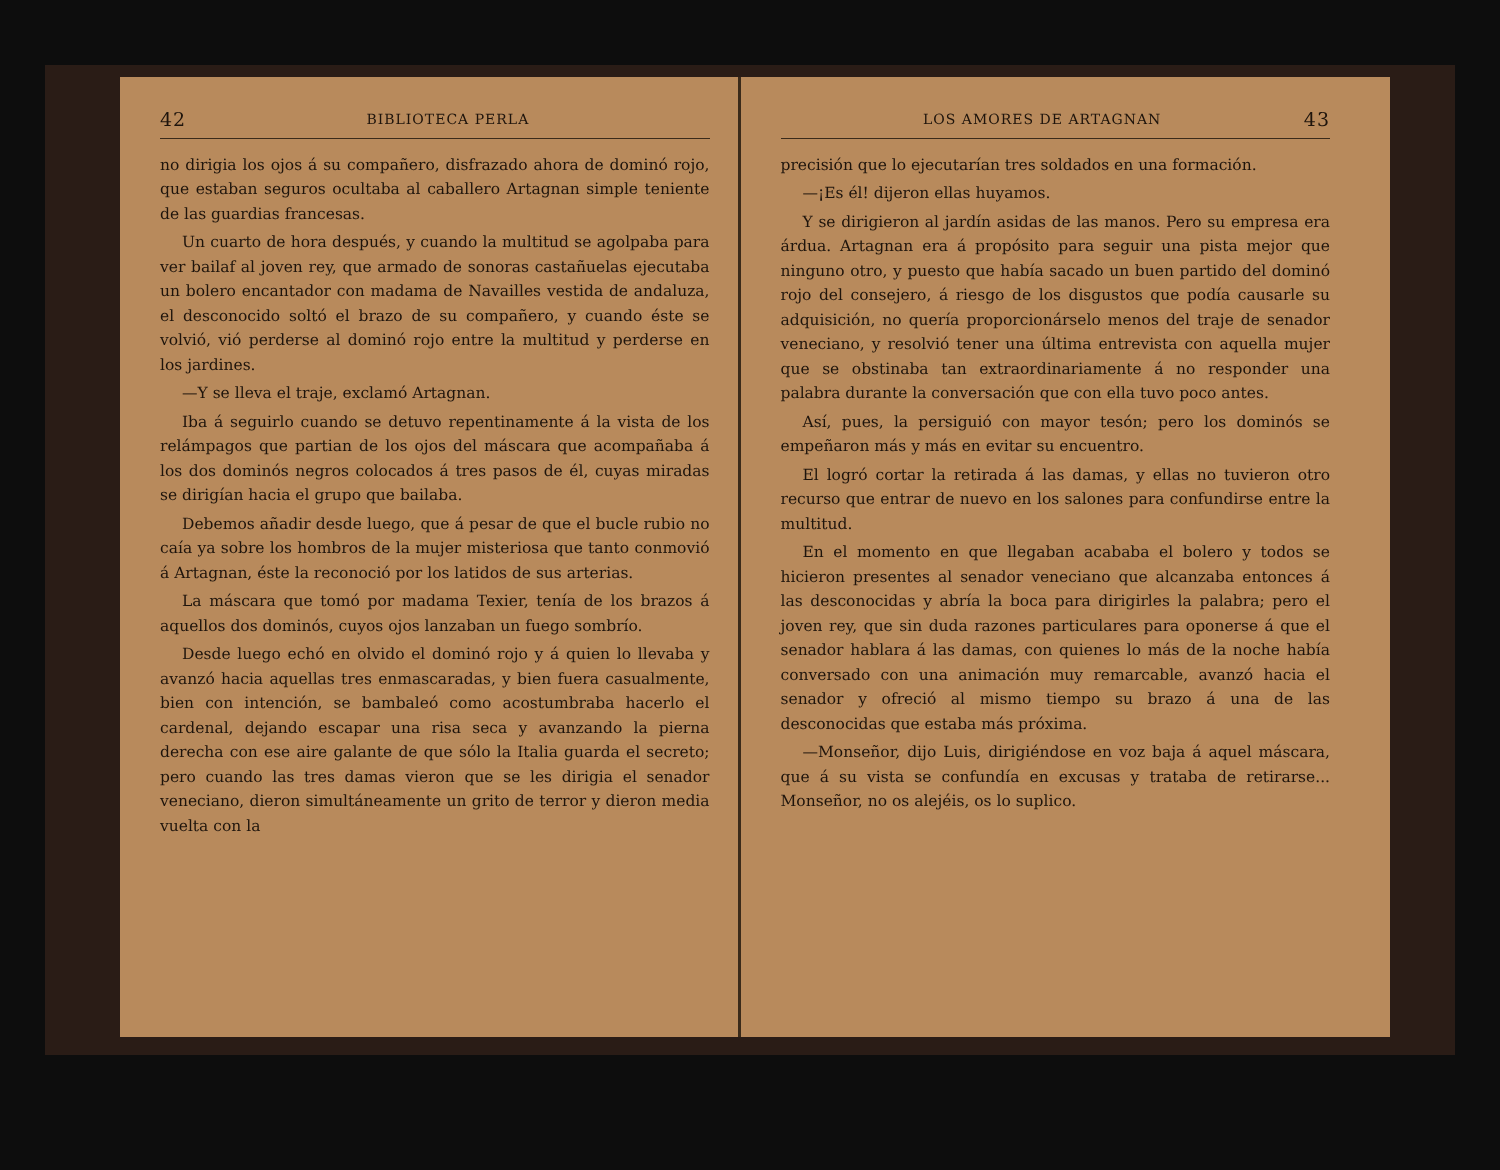42 BIBLIOTECA PERLA
no dirigia los ojos á su compañero, disfrazado ahora de dominó rojo, que estaban seguros ocultaba al caballero Artagnan simple teniente de las guardias francesas.
Un cuarto de hora después, y cuando la multitud se agolpaba para ver bailaf al joven rey, que armado de sonoras castañuelas ejecutaba un bolero encantador con madama de Navailles vestida de andaluza, el desconocido soltó el brazo de su compañero, y cuando éste se volvió, vió perderse al dominó rojo entre la multitud y perderse en los jardines.
—Y se lleva el traje, exclamó Artagnan.
Iba á seguirlo cuando se detuvo repentinamente á la vista de los relámpagos que partian de los ojos del máscara que acompañaba á los dos dominós negros colocados á tres pasos de él, cuyas miradas se dirigían hacia el grupo que bailaba.
Debemos añadir desde luego, que á pesar de que el bucle rubio no caía ya sobre los hombros de la mujer misteriosa que tanto conmovió á Artagnan, éste la reconoció por los latidos de sus arterias.
La máscara que tomó por madama Texier, tenía de los brazos á aquellos dos dominós, cuyos ojos lanzaban un fuego sombrío.
Desde luego echó en olvido el dominó rojo y á quien lo llevaba y avanzó hacia aquellas tres enmascaradas, y bien fuera casualmente, bien con intención, se bambaleó como acostumbraba hacerlo el cardenal, dejando escapar una risa seca y avanzando la pierna derecha con ese aire galante de que sólo la Italia guarda el secreto; pero cuando las tres damas vieron que se les dirigia el senador veneciano, dieron simultáneamente un grito de terror y dieron media vuelta con la
LOS AMORES DE ARTAGNAN 43
precisión que lo ejecutarían tres soldados en una formación.
—¡Es él! dijeron ellas huyamos.
Y se dirigieron al jardín asidas de las manos. Pero su empresa era árdua. Artagnan era á propósito para seguir una pista mejor que ninguno otro, y puesto que había sacado un buen partido del dominó rojo del consejero, á riesgo de los disgustos que podía causarle su adquisición, no quería proporcionárselo menos del traje de senador veneciano, y resolvió tener una última entrevista con aquella mujer que se obstinaba tan extraordinariamente á no responder una palabra durante la conversación que con ella tuvo poco antes.
Así, pues, la persiguió con mayor tesón; pero los dominós se empeñaron más y más en evitar su encuentro.
El logró cortar la retirada á las damas, y ellas no tuvieron otro recurso que entrar de nuevo en los salones para confundirse entre la multitud.
En el momento en que llegaban acababa el bolero y todos se hicieron presentes al senador veneciano que alcanzaba entonces á las desconocidas y abría la boca para dirigirles la palabra; pero el joven rey, que sin duda razones particulares para oponerse á que el senador hablara á las damas, con quienes lo más de la noche había conversado con una animación muy remarcable, avanzó hacia el senador y ofreció al mismo tiempo su brazo á una de las desconocidas que estaba más próxima.
—Monseñor, dijo Luis, dirigiéndose en voz baja á aquel máscara, que á su vista se confundía en excusas y trataba de retirarse... Monseñor, no os alejéis, os lo suplico.